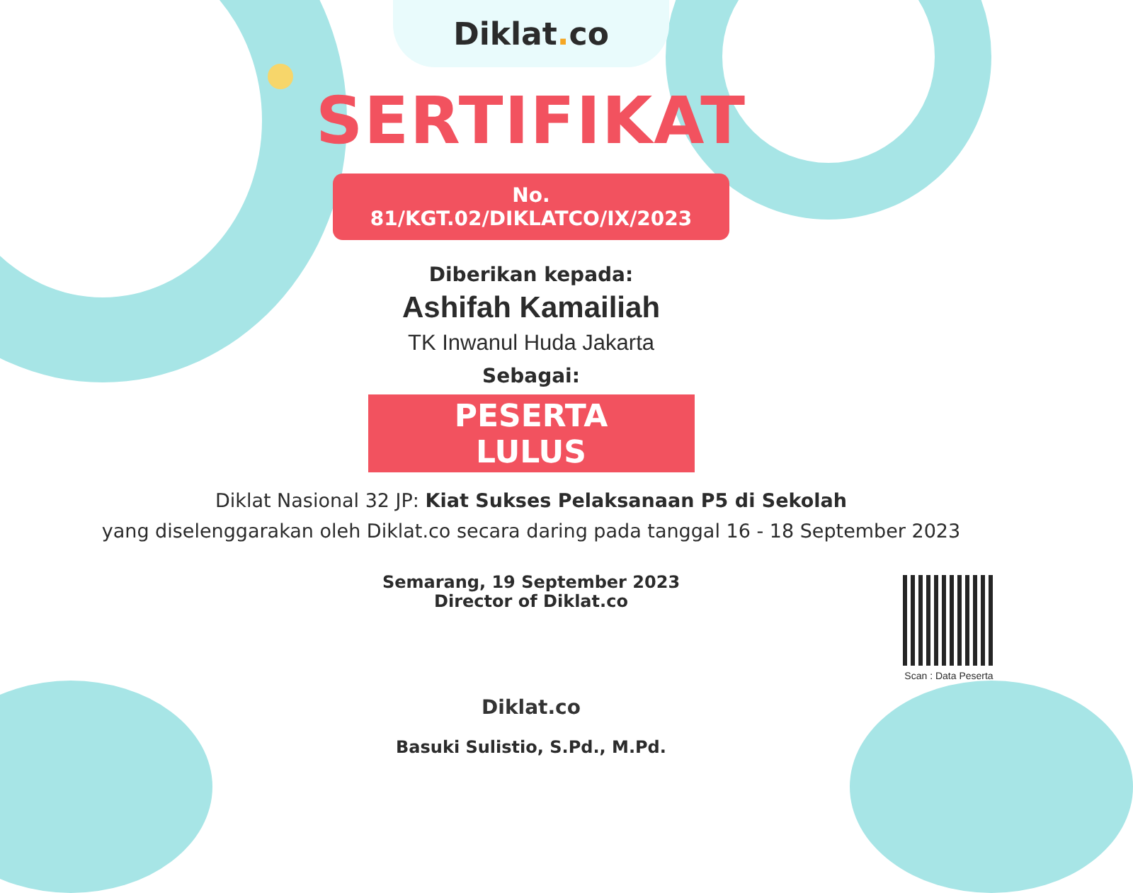Diklat. co
SERTIFIKAT
No. 81/KGT.02/DIKLATCO/IX/2023
Diberikan kepada:
Ashifah Kamailiah
TK Inwanul Huda Jakarta
Sebagai:
PESERTA LULUS
Diklat Nasional 32 JP: Kiat Sukses Pelaksanaan P5 di Sekolah
yang diselenggarakan oleh Diklat.co secara daring pada tanggal 16 - 18 September 2023
Semarang, 19 September 2023
Director of Diklat.co
Diklat.co
Basuki Sulistio, S.Pd., M.Pd.
Scan : Data Peserta